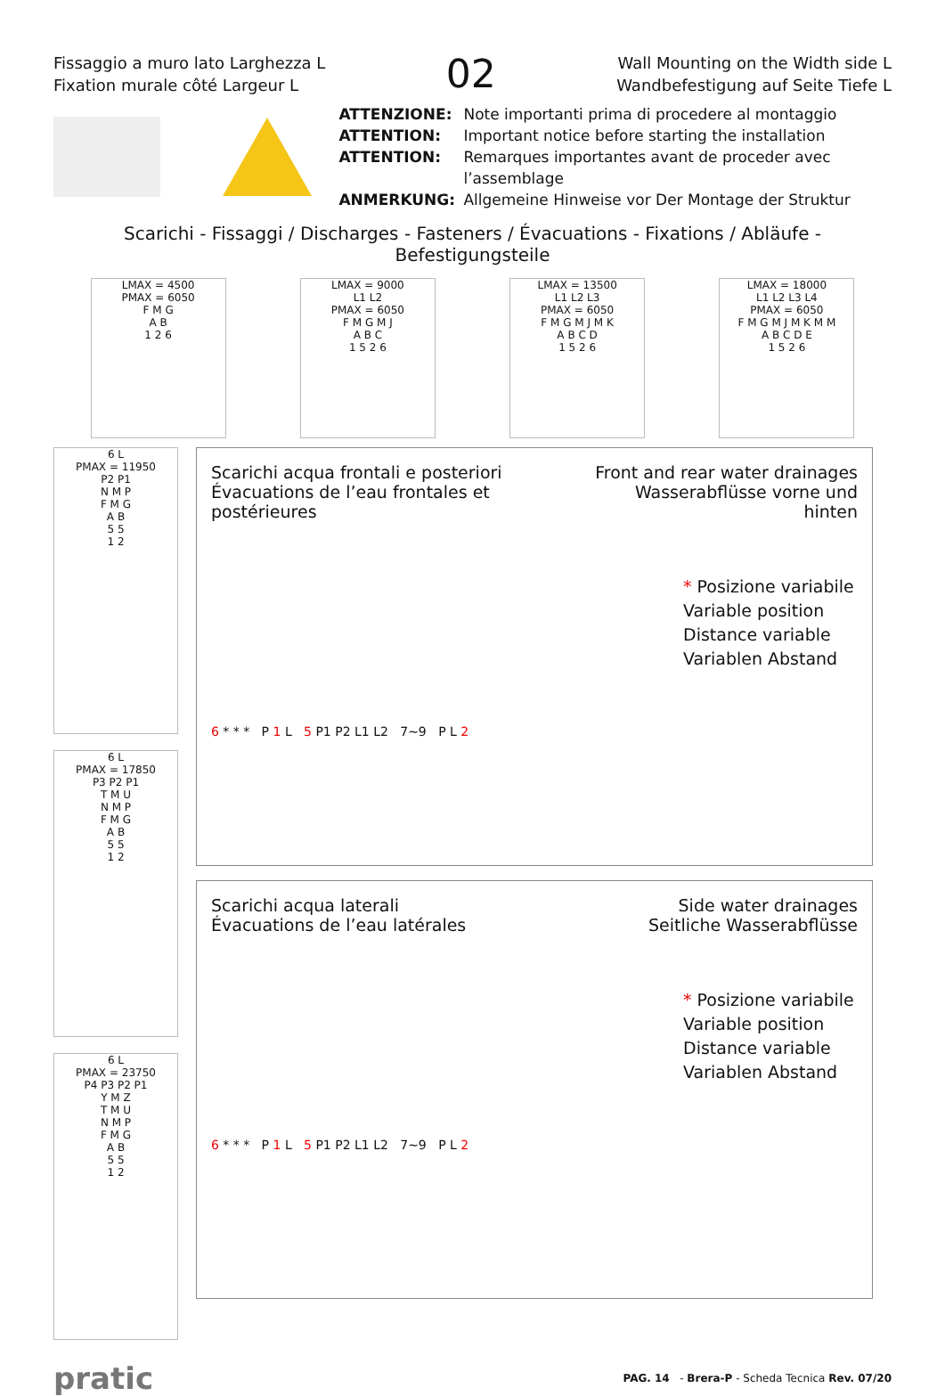Fissaggio a muro lato Larghezza L
Fixation murale côté Largeur L
02
Wall Mounting on the Width side L
Wandbefestigung auf Seite Tiefe L
ATTENZIONE: Note importanti prima di procedere al montaggio ATTENTION: Important notice before starting the installation ATTENTION: Remarques importantes avant de proceder avec l’assemblage ANMERKUNG: Allgemeine Hinweise vor Der Montage der Struktur
Scarichi - Fissaggi / Discharges - Fasteners / Évacuations - Fixations / Abläufe - Befestigungsteile
LMAX = 4500
PMAX = 6050
F M G
A B
1 2 6
LMAX = 9000
L1 L2
PMAX = 6050
F M G M J
A B C
1 5 2 6
LMAX = 13500
L1 L2 L3
PMAX = 6050
F M G M J M K
A B C D
1 5 2 6
LMAX = 18000
L1 L2 L3 L4
PMAX = 6050
F M G M J M K M M
A B C D E
1 5 2 6
6 L
PMAX = 11950
P2 P1
N M P
F M G
A B
5 5
1 2
6 L
PMAX = 17850
P3 P2 P1
T M U
N M P
F M G
A B
5 5
1 2
6 L
PMAX = 23750
P4 P3 P2 P1
Y M Z
T M U
N M P
F M G
A B
5 5
1 2
Scarichi acqua frontali e posteriori
Évacuations de l’eau frontales et postérieures
Front and rear water drainages
Wasserabflüsse vorne und hinten
* Posizione variabile
Variable position
Distance variable
Variablen Abstand
6 * * * P 1 L 5 P1 P2 L1 L2 7~9 P L 2
Scarichi acqua laterali
Évacuations de l’eau latérales
Side water drainages
Seitliche Wasserabflüsse
* Posizione variabile
Variable position
Distance variable
Variablen Abstand
6 * * * P 1 L 5 P1 P2 L1 L2 7~9 P L 2
pratic PAG. 14 - Brera-P - Scheda Tecnica Rev. 07/20